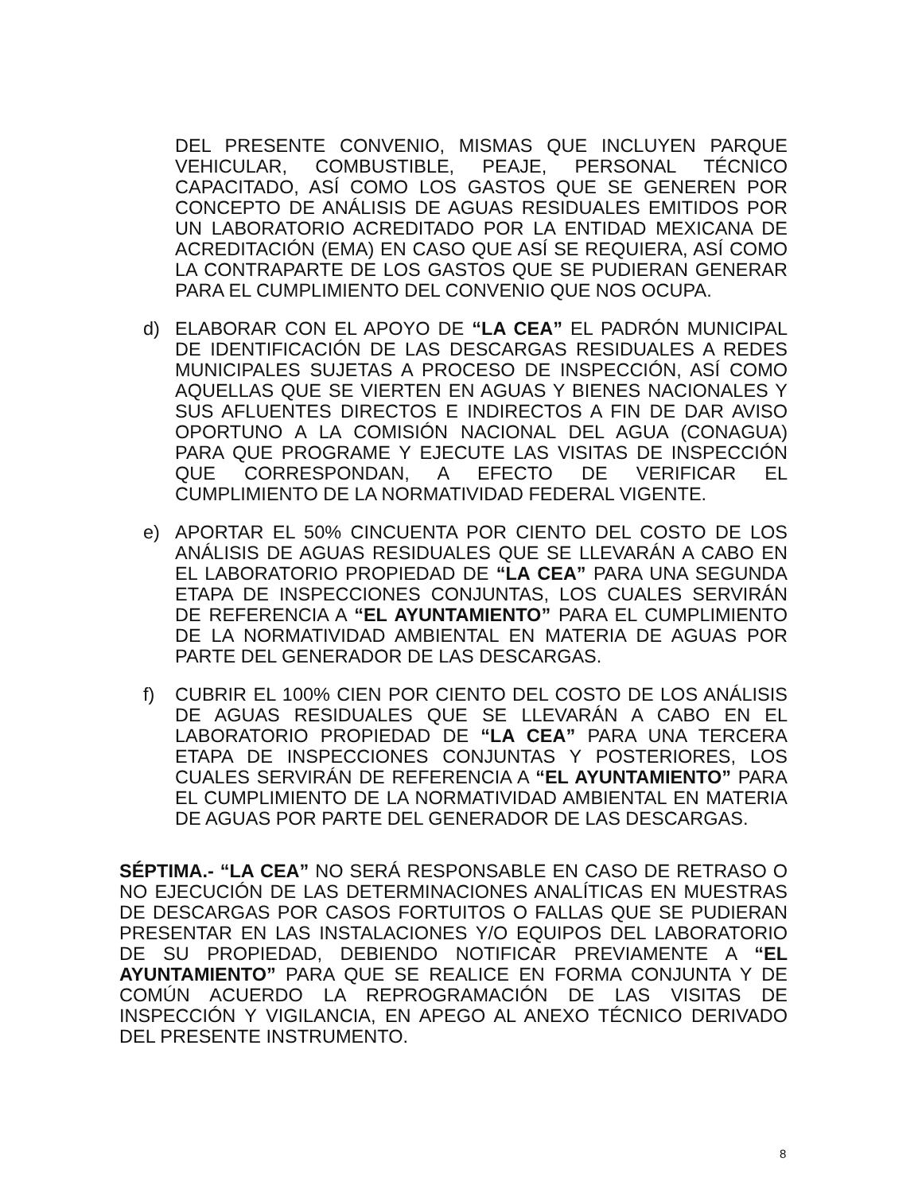DEL PRESENTE CONVENIO, MISMAS QUE INCLUYEN PARQUE VEHICULAR, COMBUSTIBLE, PEAJE, PERSONAL TÉCNICO CAPACITADO, ASÍ COMO LOS GASTOS QUE SE GENEREN POR CONCEPTO DE ANÁLISIS DE AGUAS RESIDUALES EMITIDOS POR UN LABORATORIO ACREDITADO POR LA ENTIDAD MEXICANA DE ACREDITACIÓN (EMA) EN CASO QUE ASÍ SE REQUIERA, ASÍ COMO LA CONTRAPARTE DE LOS GASTOS QUE SE PUDIERAN GENERAR PARA EL CUMPLIMIENTO DEL CONVENIO QUE NOS OCUPA.
d) ELABORAR CON EL APOYO DE “LA CEA” EL PADRÓN MUNICIPAL DE IDENTIFICACIÓN DE LAS DESCARGAS RESIDUALES A REDES MUNICIPALES SUJETAS A PROCESO DE INSPECCIÓN, ASÍ COMO AQUELLAS QUE SE VIERTEN EN AGUAS Y BIENES NACIONALES Y SUS AFLUENTES DIRECTOS E INDIRECTOS A FIN DE DAR AVISO OPORTUNO A LA COMISIÓN NACIONAL DEL AGUA (CONAGUA) PARA QUE PROGRAME Y EJECUTE LAS VISITAS DE INSPECCIÓN QUE CORRESPONDAN, A EFECTO DE VERIFICAR EL CUMPLIMIENTO DE LA NORMATIVIDAD FEDERAL VIGENTE.
e) APORTAR EL 50% CINCUENTA POR CIENTO DEL COSTO DE LOS ANÁLISIS DE AGUAS RESIDUALES QUE SE LLEVARÁN A CABO EN EL LABORATORIO PROPIEDAD DE “LA CEA” PARA UNA SEGUNDA ETAPA DE INSPECCIONES CONJUNTAS, LOS CUALES SERVIRÁN DE REFERENCIA A “EL AYUNTAMIENTO” PARA EL CUMPLIMIENTO DE LA NORMATIVIDAD AMBIENTAL EN MATERIA DE AGUAS POR PARTE DEL GENERADOR DE LAS DESCARGAS.
f) CUBRIR EL 100% CIEN POR CIENTO DEL COSTO DE LOS ANÁLISIS DE AGUAS RESIDUALES QUE SE LLEVARÁN A CABO EN EL LABORATORIO PROPIEDAD DE “LA CEA” PARA UNA TERCERA ETAPA DE INSPECCIONES CONJUNTAS Y POSTERIORES, LOS CUALES SERVIRÁN DE REFERENCIA A “EL AYUNTAMIENTO” PARA EL CUMPLIMIENTO DE LA NORMATIVIDAD AMBIENTAL EN MATERIA DE AGUAS POR PARTE DEL GENERADOR DE LAS DESCARGAS.
SÉPTIMA.- “LA CEA” NO SERÁ RESPONSABLE EN CASO DE RETRASO O NO EJECUCIÓN DE LAS DETERMINACIONES ANALÍTICAS EN MUESTRAS DE DESCARGAS POR CASOS FORTUITOS O FALLAS QUE SE PUDIERAN PRESENTAR EN LAS INSTALACIONES Y/O EQUIPOS DEL LABORATORIO DE SU PROPIEDAD, DEBIENDO NOTIFICAR PREVIAMENTE A “EL AYUNTAMIENTO” PARA QUE SE REALICE EN FORMA CONJUNTA Y DE COMÚN ACUERDO LA REPROGRAMACIÓN DE LAS VISITAS DE INSPECCIÓN Y VIGILANCIA, EN APEGO AL ANEXO TÉCNICO DERIVADO DEL PRESENTE INSTRUMENTO.
8